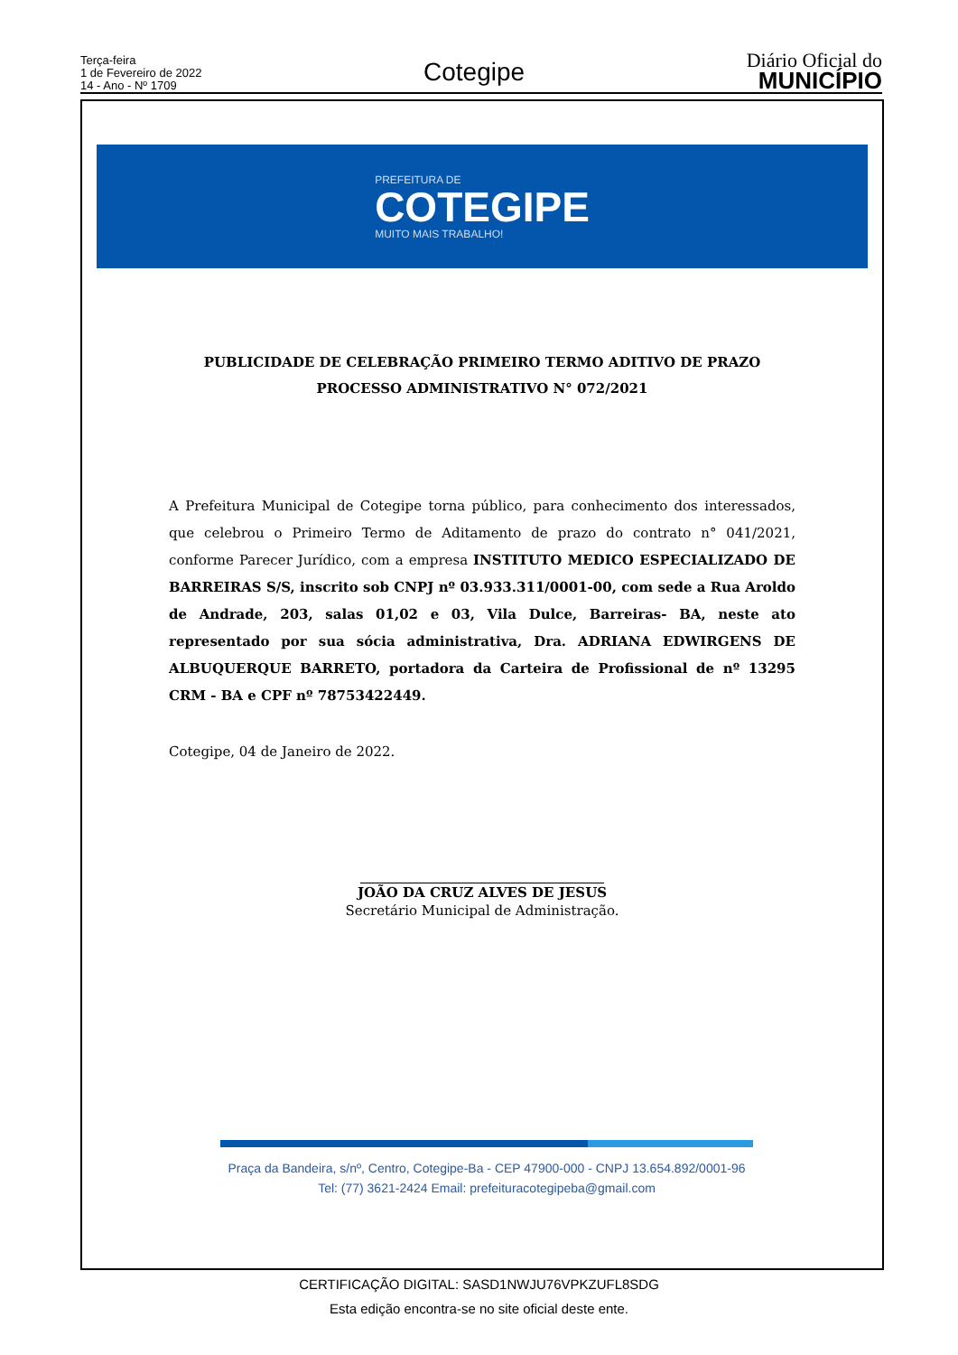Terça-feira
1 de Fevereiro de 2022
14 - Ano - Nº 1709
Cotegipe
Diário Oficial do
MUNICÍPIO
PREFEITURA DE
COTEGIPE
MUITO MAIS TRABALHO!
PUBLICIDADE DE CELEBRAÇÃO PRIMEIRO TERMO ADITIVO DE PRAZO
PROCESSO ADMINISTRATIVO N° 072/2021
A Prefeitura Municipal de Cotegipe torna público, para conhecimento dos interessados, que celebrou o Primeiro Termo de Aditamento de prazo do contrato n° 041/2021, conforme Parecer Jurídico, com a empresa INSTITUTO MEDICO ESPECIALIZADO DE BARREIRAS S/S, inscrito sob CNPJ nº 03.933.311/0001-00, com sede a Rua Aroldo de Andrade, 203, salas 01,02 e 03, Vila Dulce, Barreiras- BA, neste ato representado por sua sócia administrativa, Dra. ADRIANA EDWIRGENS DE ALBUQUERQUE BARRETO, portadora da Carteira de Profissional de nº 13295 CRM - BA e CPF nº 78753422449.
Cotegipe, 04 de Janeiro de 2022.
JOÃO DA CRUZ ALVES DE JESUS
Secretário Municipal de Administração.
Praça da Bandeira, s/nº, Centro, Cotegipe-Ba - CEP 47900-000 - CNPJ 13.654.892/0001-96
Tel: (77) 3621-2424 Email: prefeituracotegipeba@gmail.com
CERTIFICAÇÃO DIGITAL: SASD1NWJU76VPKZUFL8SDG
Esta edição encontra-se no site oficial deste ente.